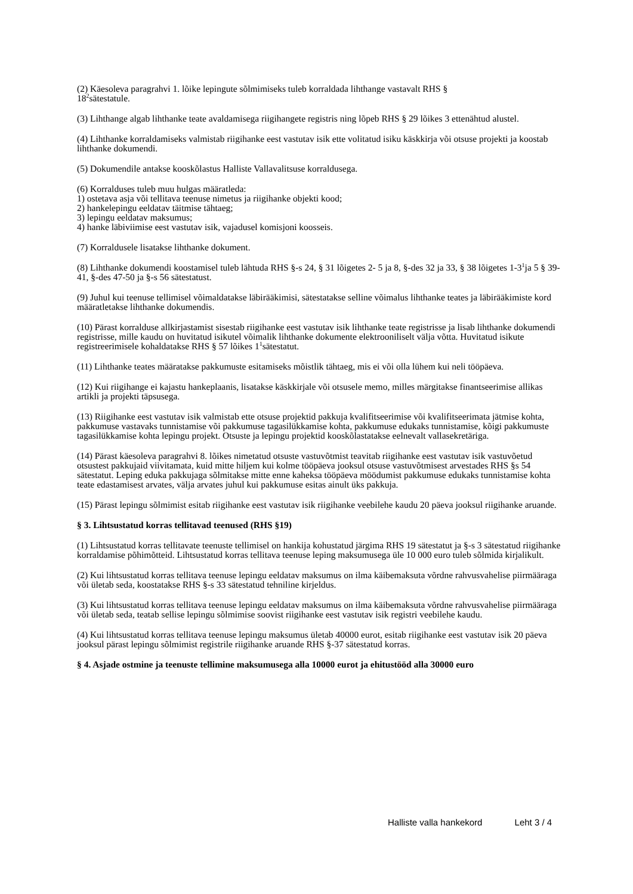(2) Käesoleva paragrahvi 1. lõike lepingute sõlmimiseks tuleb korraldada lihthange vastavalt RHS §
18<sup>2</sup>sätestatule.
(3) Lihthange algab lihthanke teate avaldamisega riigihangete registris ning lõpeb RHS § 29 lõikes 3 ettenähtud alustel.
(4) Lihthanke korraldamiseks valmistab riigihanke eest vastutav isik ette volitatud isiku käskkirja või otsuse projekti ja koostab lihthanke dokumendi.
(5) Dokumendile antakse kooskõlastus Halliste Vallavalitsuse korraldusega.
(6) Korralduses tuleb muu hulgas määratleda:
1) ostetava asja või tellitava teenuse nimetus ja riigihanke objekti kood;
2) hankelepingu eeldatav täitmise tähtaeg;
3) lepingu eeldatav maksumus;
4) hanke läbiviimise eest vastutav isik, vajadusel komisjoni koosseis.
(7) Korraldusele lisatakse lihthanke dokument.
(8) Lihthanke dokumendi koostamisel tuleb lähtuda RHS §-s 24, § 31 lõigetes 2- 5 ja 8, §-des 32 ja 33, § 38 lõigetes 1-3<sup>1</sup>ja 5 § 39-41, §-des 47-50 ja §-s 56 sätestatust.
(9) Juhul kui teenuse tellimisel võimaldatakse läbirääkimisi, sätestatakse selline võimalus lihthanke teates ja läbirääkimiste kord määratletakse lihthanke dokumendis.
(10) Pärast korralduse allkirjastamist sisestab riigihanke eest vastutav isik lihthanke teate registrisse ja lisab lihthanke dokumendi registrisse, mille kaudu on huvitatud isikutel võimalik lihthanke dokumente elektrooniliselt välja võtta. Huvitatud isikute registreerimisele kohaldatakse RHS § 57 lõikes 1<sup>1</sup>sätestatut.
(11) Lihthanke teates määratakse pakkumuste esitamiseks mõistlik tähtaeg, mis ei või olla lühem kui neli tööpäeva.
(12) Kui riigihange ei kajastu hankeplaanis, lisatakse käskkirjale või otsusele memo, milles märgitakse finantseerimise allikas artikli ja projekti täpsusega.
(13) Riigihanke eest vastutav isik valmistab ette otsuse projektid pakkuja kvalifitseerimise või kvalifitseerimata jätmise kohta, pakkumuse vastavaks tunnistamise või pakkumuse tagasilükkamise kohta, pakkumuse edukaks tunnistamise, kõigi pakkumuste tagasilükkamise kohta lepingu projekt. Otsuste ja lepingu projektid kooskõlastatakse eelnevalt vallasekretäriga.
(14) Pärast käesoleva paragrahvi 8. lõikes nimetatud otsuste vastuvõtmist teavitab riigihanke eest vastutav isik vastuvõetud otsustest pakkujaid viivitamata, kuid mitte hiljem kui kolme tööpäeva jooksul otsuse vastuvõtmisest arvestades RHS §s 54 sätestatut. Leping eduka pakkujaga sõlmitakse mitte enne kaheksa tööpäeva möödumist pakkumuse edukaks tunnistamise kohta teate edastamisest arvates, välja arvates juhul kui pakkumuse esitas ainult üks pakkuja.
(15) Pärast lepingu sõlmimist esitab riigihanke eest vastutav isik riigihanke veebilehe kaudu 20 päeva jooksul riigihanke aruande.
§ 3. Lihtsustatud korras tellitavad teenused (RHS §19)
(1) Lihtsustatud korras tellitavate teenuste tellimisel on hankija kohustatud järgima RHS 19 sätestatut ja §-s 3 sätestatud riigihanke korraldamise põhimõtteid. Lihtsustatud korras tellitava teenuse leping maksumusega üle 10 000 euro tuleb sõlmida kirjalikult.
(2) Kui lihtsustatud korras tellitava teenuse lepingu eeldatav maksumus on ilma käibemaksuta võrdne rahvusvahelise piirmääraga või ületab seda, koostatakse RHS §-s 33 sätestatud tehniline kirjeldus.
(3) Kui lihtsustatud korras tellitava teenuse lepingu eeldatav maksumus on ilma käibemaksuta võrdne rahvusvahelise piirmääraga või ületab seda, teatab sellise lepingu sõlmimise soovist riigihanke eest vastutav isik registri veebilehe kaudu.
(4) Kui lihtsustatud korras tellitava teenuse lepingu maksumus ületab 40000 eurot, esitab riigihanke eest vastutav isik 20 päeva jooksul pärast lepingu sõlmimist registrile riigihanke aruande RHS §-37 sätestatud korras.
§ 4. Asjade ostmine ja teenuste tellimine maksumusega alla 10000 eurot ja ehitustööd alla 30000 euro
Halliste valla hankekord Leht 3 / 4